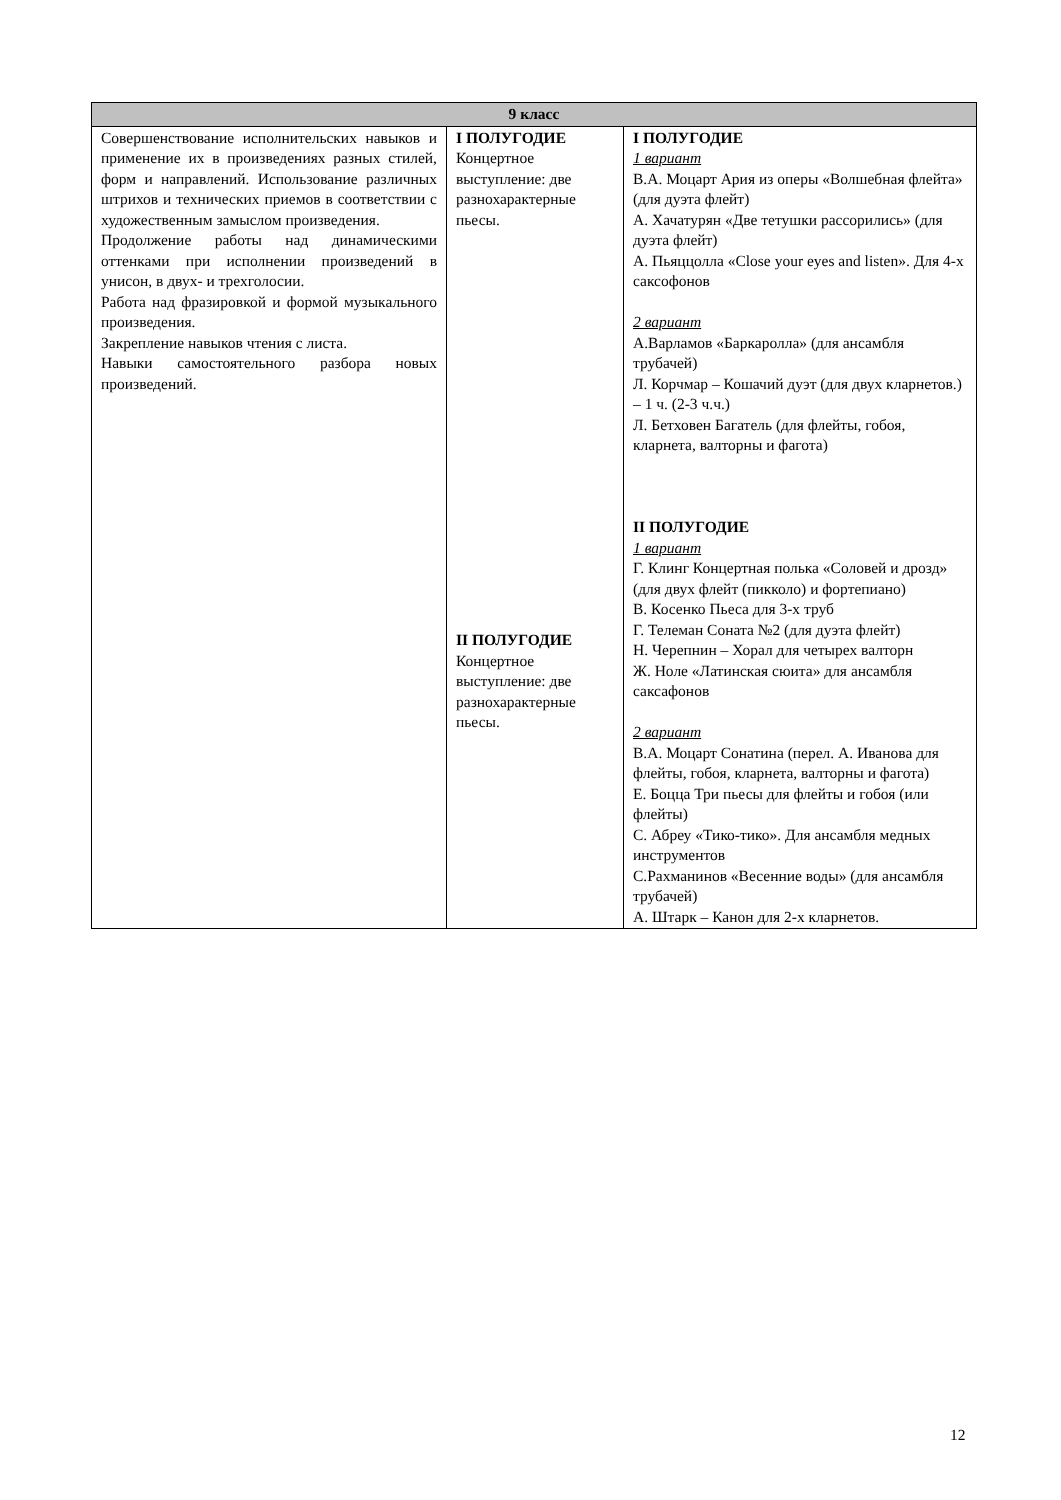| 9 класс | | |
| --- | --- | --- |
| Совершенствование исполнительских навыков и применение их в произведениях разных стилей, форм и направлений. Использование различных штрихов и технических приемов в соответствии с художественным замыслом произведения. Продолжение работы над динамическими оттенками при исполнении произведений в унисон, в двух- и трехголосии. Работа над фразировкой и формой музыкального произведения. Закрепление навыков чтения с листа. Навыки самостоятельного разбора новых произведений. | I ПОЛУГОДИЕ Концертное выступление: две разнохарактерные пьесы. II ПОЛУГОДИЕ Концертное выступление: две разнохарактерные пьесы. | I ПОЛУГОДИЕ 1 вариант В.А. Моцарт Ария из оперы «Волшебная флейта» (для дуэта флейт) А. Хачатурян «Две тетушки рассорились» (для дуэта флейт) А. Пьяццолла «Close your eyes and listen». Для 4-х саксофонов 2 вариант А.Варламов «Баркаролла» (для ансамбля трубачей) Л. Корчмар – Кошачий дуэт (для двух кларнетов.) – 1 ч. (2-3 ч.ч.) Л. Бетховен Багатель (для флейты, гобоя, кларнета, валторны и фагота) II ПОЛУГОДИЕ 1 вариант Г. Клинг Концертная полька «Соловей и дрозд» (для двух флейт (пикколо) и фортепиано) В. Косенко Пьеса для 3-х труб Г. Телеман Соната №2 (для дуэта флейт) Н. Черепнин – Хорал для четырех валторн Ж. Ноле «Латинская сюита» для ансамбля саксафонов 2 вариант В.А. Моцарт Сонатина (перел. А. Иванова для флейты, гобоя, кларнета, валторны и фагота) Е. Боцца Три пьесы для флейты и гобоя (или флейты) С. Абреу «Тико-тико». Для ансамбля медных инструментов С.Рахманинов «Весенние воды» (для ансамбля трубачей) А. Штарк – Канон для 2-х кларнетов. |
12